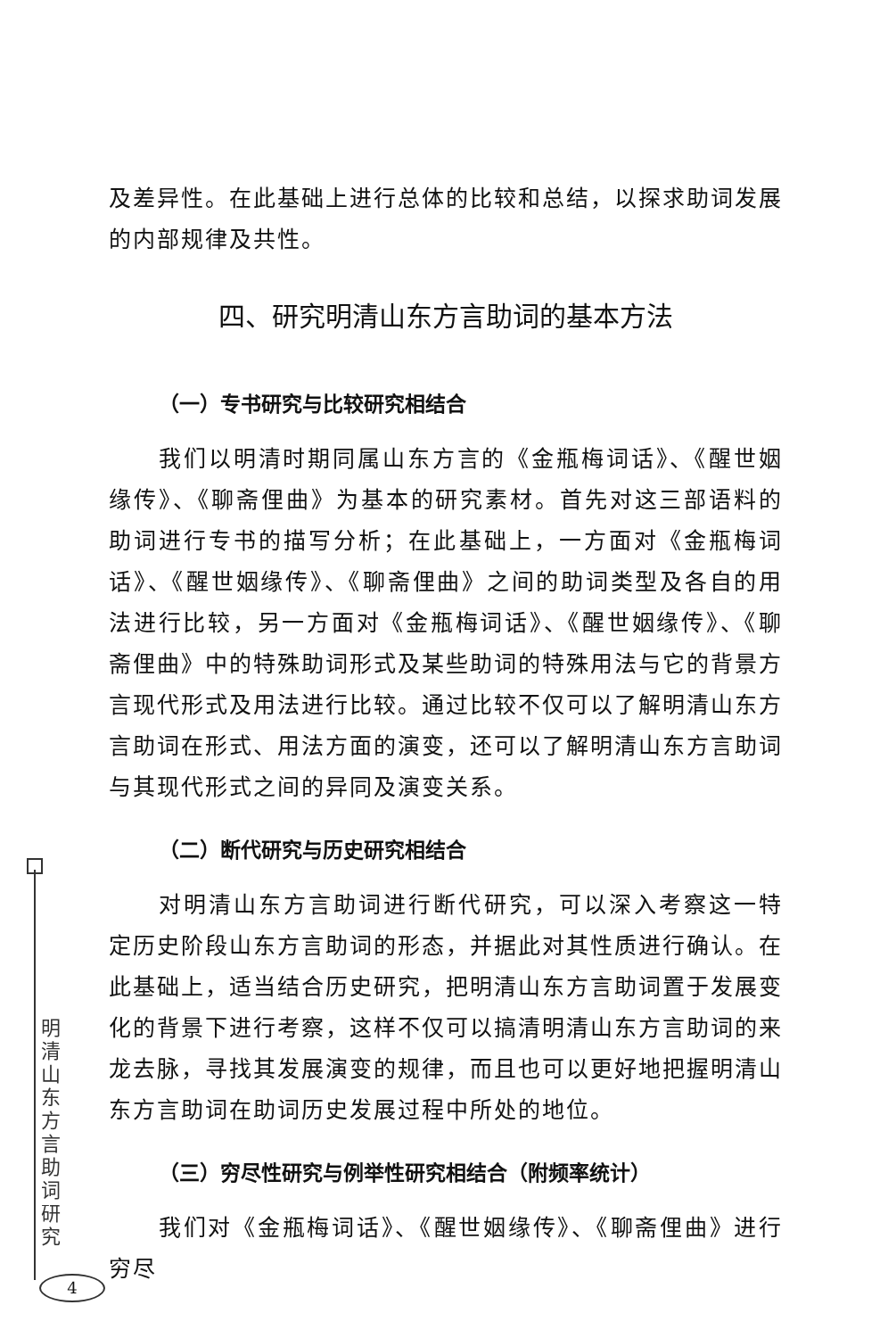及差异性。在此基础上进行总体的比较和总结，以探求助词发展的内部规律及共性。
四、研究明清山东方言助词的基本方法
（一）专书研究与比较研究相结合
我们以明清时期同属山东方言的《金瓶梅词话》、《醒世姻缘传》、《聊斋俚曲》为基本的研究素材。首先对这三部语料的助词进行专书的描写分析；在此基础上，一方面对《金瓶梅词话》、《醒世姻缘传》、《聊斋俚曲》之间的助词类型及各自的用法进行比较，另一方面对《金瓶梅词话》、《醒世姻缘传》、《聊斋俚曲》中的特殊助词形式及某些助词的特殊用法与它的背景方言现代形式及用法进行比较。通过比较不仅可以了解明清山东方言助词在形式、用法方面的演变，还可以了解明清山东方言助词与其现代形式之间的异同及演变关系。
（二）断代研究与历史研究相结合
对明清山东方言助词进行断代研究，可以深入考察这一特定历史阶段山东方言助词的形态，并据此对其性质进行确认。在此基础上，适当结合历史研究，把明清山东方言助词置于发展变化的背景下进行考察，这样不仅可以搞清明清山东方言助词的来龙去脉，寻找其发展演变的规律，而且也可以更好地把握明清山东方言助词在助词历史发展过程中所处的地位。
（三）穷尽性研究与例举性研究相结合（附频率统计）
我们对《金瓶梅词话》、《醒世姻缘传》、《聊斋俚曲》进行穷尽
明
清
山
东
方
言
助
词
研
究
4